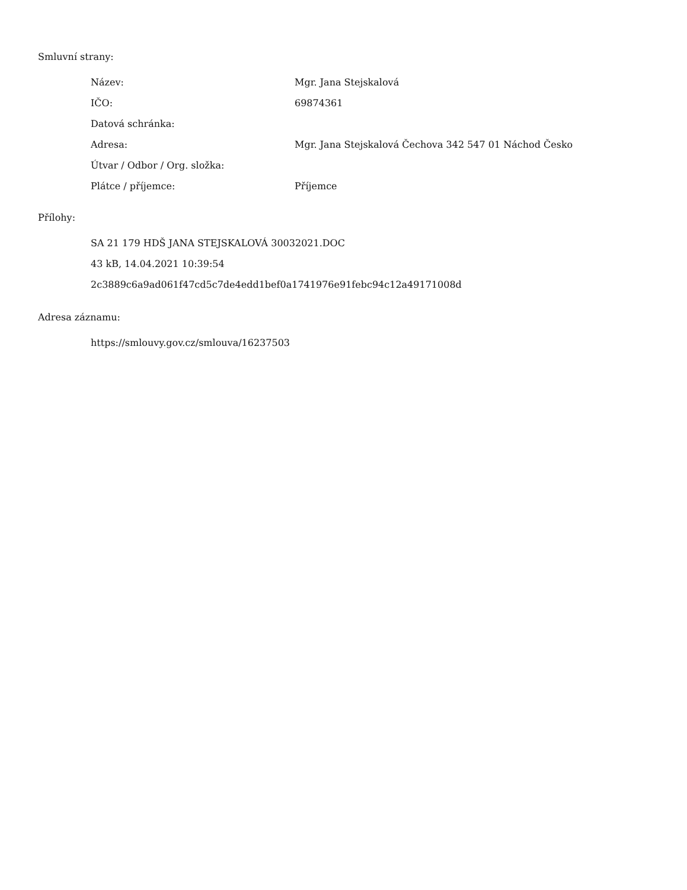Smluvní strany:
| Název: | Mgr. Jana Stejskalová |
| IČO: | 69874361 |
| Datová schránka: | |
| Adresa: | Mgr. Jana Stejskalová Čechova 342 547 01 Náchod Česko |
| Útvar / Odbor / Org. složka: | |
| Plátce / příjemce: | Příjemce |
Přílohy:
SA 21 179 HDŠ JANA STEJSKALOVÁ 30032021.DOC
43 kB, 14.04.2021 10:39:54
2c3889c6a9ad061f47cd5c7de4edd1bef0a1741976e91febc94c12a49171008d
Adresa záznamu:
https://smlouvy.gov.cz/smlouva/16237503